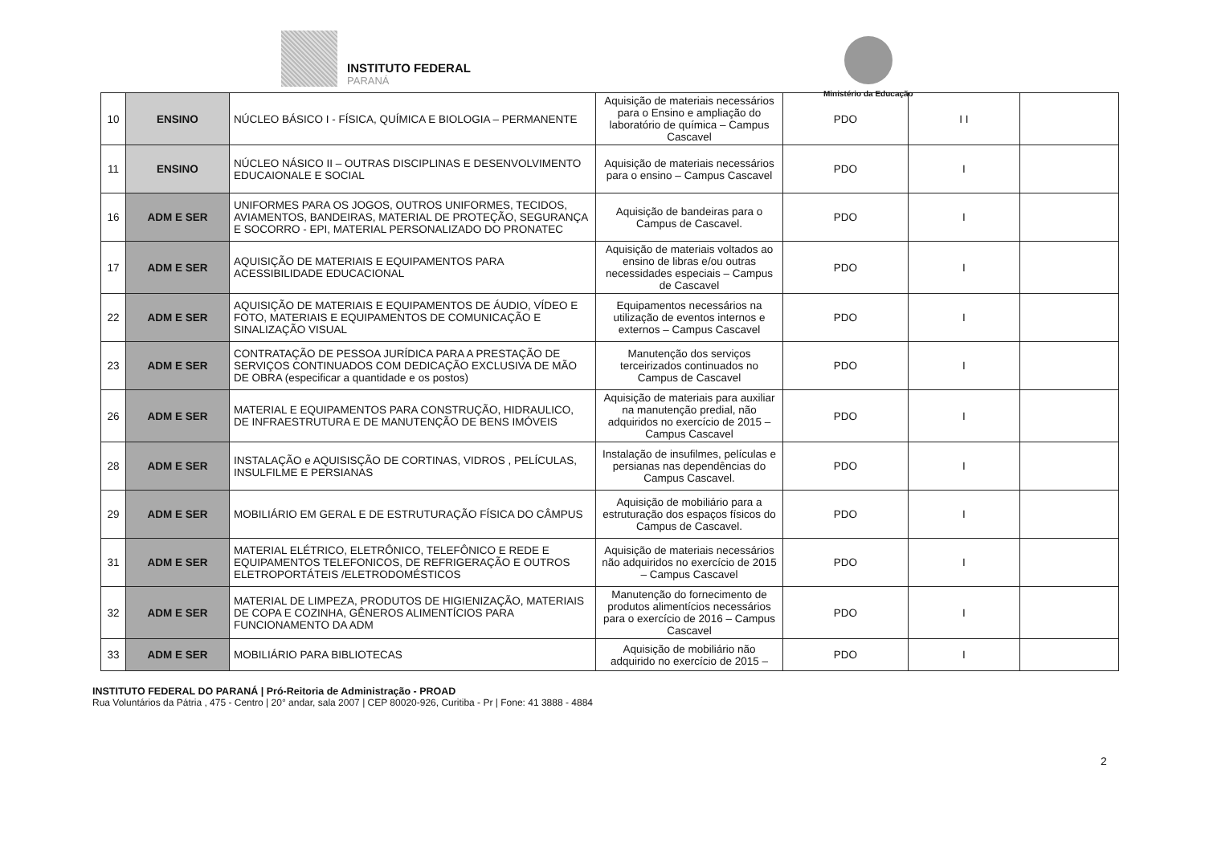INSTITUTO FEDERAL
PARANÁ
Ministério da Educação
| 10 | ENSINO | NÚCLEO BÁSICO I - FÍSICA, QUÍMICA E BIOLOGIA – PERMANENTE | Aquisição de materiais necessários para o Ensino e ampliação do laboratório de química – Campus Cascavel | PDO | I I | |
| 11 | ENSINO | NÚCLEO NÁSICO II – OUTRAS DISCIPLINAS E DESENVOLVIMENTO EDUCAIONALE E SOCIAL | Aquisição de materiais necessários para o ensino – Campus Cascavel | PDO | I | |
| 16 | ADM E SER | UNIFORMES PARA OS JOGOS, OUTROS UNIFORMES, TECIDOS, AVIAMENTOS, BANDEIRAS, MATERIAL DE PROTEÇÃO, SEGURANÇA E SOCORRO - EPI, MATERIAL PERSONALIZADO DO PRONATEC | Aquisição de bandeiras para o Campus de Cascavel. | PDO | I | |
| 17 | ADM E SER | AQUISIÇÃO DE MATERIAIS E EQUIPAMENTOS PARA ACESSIBILIDADE EDUCACIONAL | Aquisição de materiais voltados ao ensino de libras e/ou outras necessidades especiais – Campus de Cascavel | PDO | I | |
| 22 | ADM E SER | AQUISIÇÃO DE MATERIAIS E EQUIPAMENTOS DE ÁUDIO, VÍDEO E FOTO, MATERIAIS E EQUIPAMENTOS DE COMUNICAÇÃO E SINALIZAÇÃO VISUAL | Equipamentos necessários na utilização de eventos internos e externos – Campus Cascavel | PDO | I | |
| 23 | ADM E SER | CONTRATAÇÃO DE PESSOA JURÍDICA PARA A PRESTAÇÃO DE SERVIÇOS CONTINUADOS COM DEDICAÇÃO EXCLUSIVA DE MÃO DE OBRA (especificar a quantidade e os postos) | Manutenção dos serviços terceirizados continuados no Campus de Cascavel | PDO | I | |
| 26 | ADM E SER | MATERIAL E EQUIPAMENTOS PARA CONSTRUÇÃO, HIDRAULICO, DE INFRAESTRUTURA E DE MANUTENÇÃO DE BENS IMÓVEIS | Aquisição de materiais para auxiliar na manutenção predial, não adquiridos no exercício de 2015 – Campus Cascavel | PDO | I | |
| 28 | ADM E SER | INSTALAÇÃO e AQUISISÇÃO DE CORTINAS, VIDROS , PELÍCULAS, INSULFILME E PERSIANAS | Instalação de insufilmes, películas e persianas nas dependências do Campus Cascavel. | PDO | I | |
| 29 | ADM E SER | MOBILIÁRIO EM GERAL E DE ESTRUTURAÇÃO FÍSICA DO CÂMPUS | Aquisição de mobiliário para a estruturação dos espaços físicos do Campus de Cascavel. | PDO | I | |
| 31 | ADM E SER | MATERIAL ELÉTRICO, ELETRÔNICO, TELEFÔNICO E REDE E EQUIPAMENTOS TELEFONICOS, DE REFRIGERAÇÃO E OUTROS ELETROPORTÁTEIS /ELETRODOMÉSTICOS | Aquisição de materiais necessários não adquiridos no exercício de 2015 – Campus Cascavel | PDO | I | |
| 32 | ADM E SER | MATERIAL DE LIMPEZA, PRODUTOS DE HIGIENIZAÇÃO, MATERIAIS DE COPA E COZINHA, GÊNEROS ALIMENTÍCIOS PARA FUNCIONAMENTO DA ADM | Manutenção do fornecimento de produtos alimentícios necessários para o exercício de 2016 – Campus Cascavel | PDO | I | |
| 33 | ADM E SER | MOBILIÁRIO PARA BIBLIOTECAS | Aquisição de mobiliário não adquirido no exercício de 2015 – | PDO | I | |
2
INSTITUTO FEDERAL DO PARANÁ | Pró-Reitoria de Administração - PROAD
Rua Voluntários da Pátria , 475 - Centro | 20° andar, sala 2007 | CEP 80020-926, Curitiba - Pr | Fone: 41 3888 - 4884